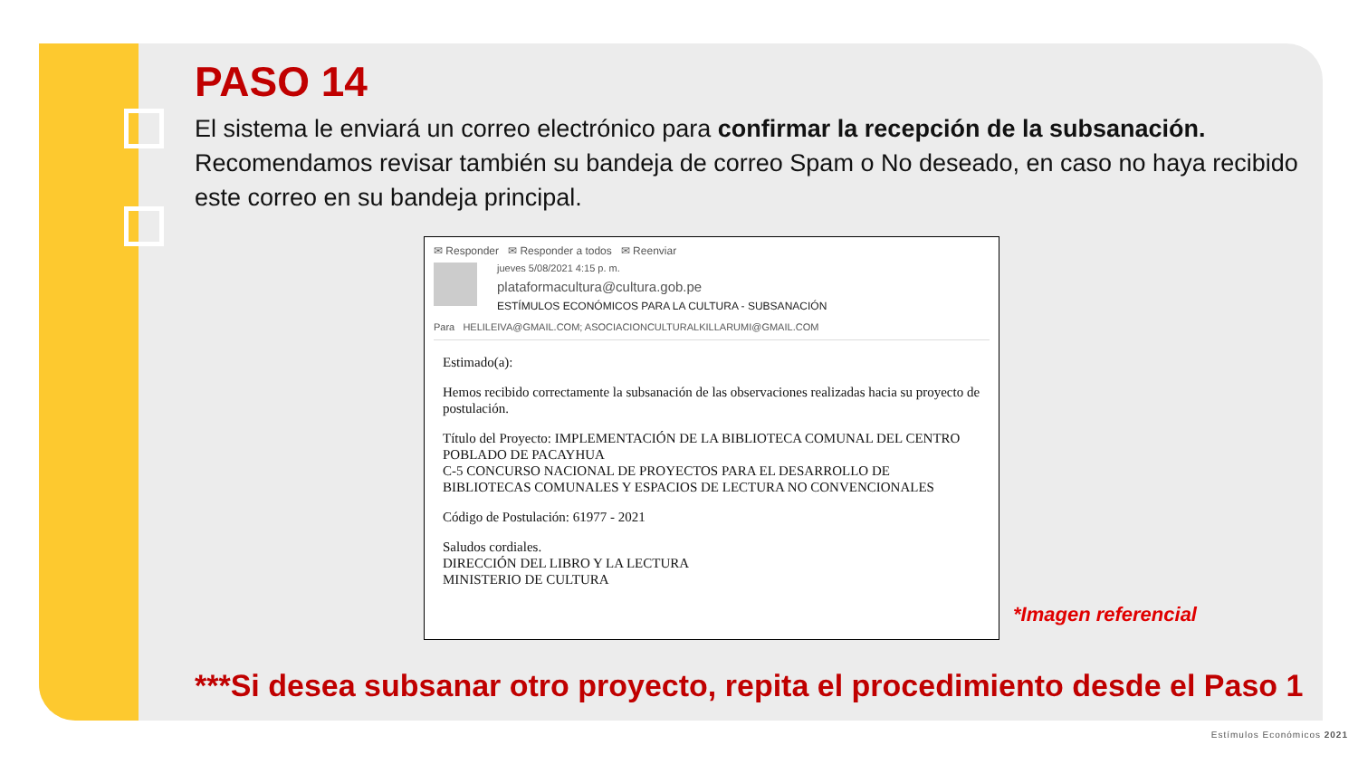PASO 14
El sistema le enviará un correo electrónico para confirmar la recepción de la subsanación. Recomendamos revisar también su bandeja de correo Spam o No deseado, en caso no haya recibido este correo en su bandeja principal.
✉ Responder ✉ Responder a todos ✉ Reenviar
jueves 5/08/2021 4:15 p. m.
plataformacultura@cultura.gob.pe
ESTÍMULOS ECONÓMICOS PARA LA CULTURA - SUBSANACIÓN
Para HELILEIVA@GMAIL.COM; ASOCIACIONCULTURALKILLARUMI@GMAIL.COM
Estimado(a):
Hemos recibido correctamente la subsanación de las observaciones realizadas hacia su proyecto de postulación.
Título del Proyecto: IMPLEMENTACIÓN DE LA BIBLIOTECA COMUNAL DEL CENTRO POBLADO DE PACAYHUA
C-5 CONCURSO NACIONAL DE PROYECTOS PARA EL DESARROLLO DE BIBLIOTECAS COMUNALES Y ESPACIOS DE LECTURA NO CONVENCIONALES
Código de Postulación: 61977 - 2021
Saludos cordiales.
DIRECCIÓN DEL LIBRO Y LA LECTURA
MINISTERIO DE CULTURA
*Imagen referencial
***Si desea subsanar otro proyecto, repita el procedimiento desde el Paso 1
Estímulos Económicos 2021